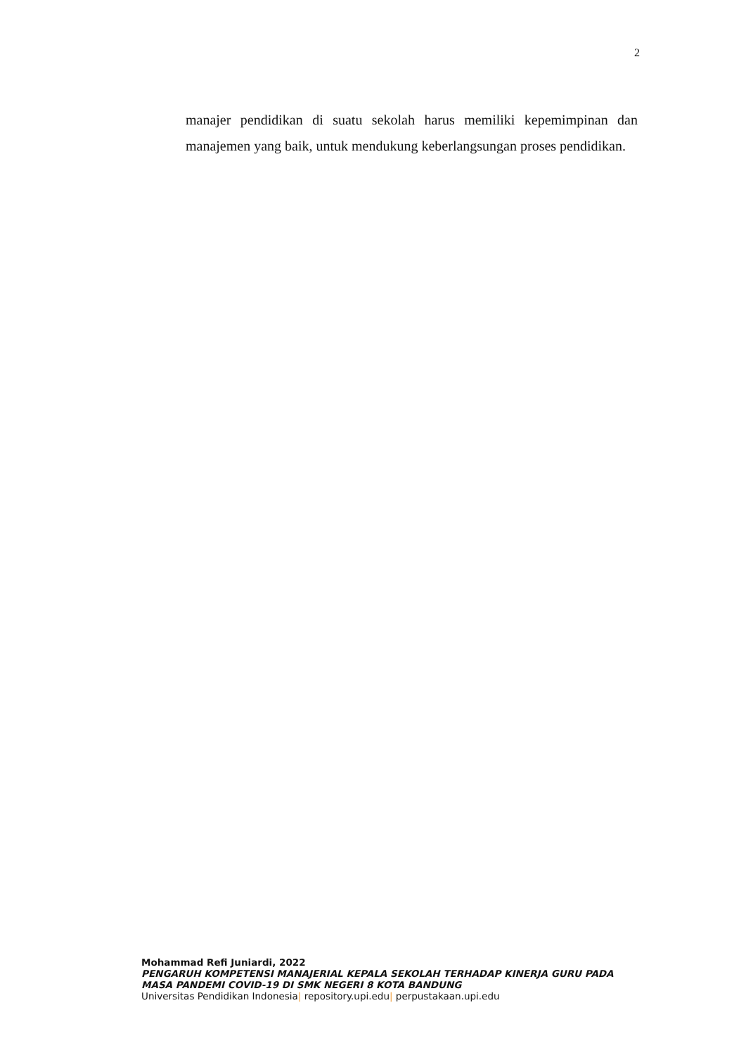2
manajer pendidikan di suatu sekolah harus memiliki kepemimpinan dan manajemen yang baik, untuk mendukung keberlangsungan proses pendidikan.
Mohammad Refi Juniardi, 2022
PENGARUH KOMPETENSI MANAJERIAL KEPALA SEKOLAH TERHADAP KINERJA GURU PADA MASA PANDEMI COVID-19 DI SMK NEGERI 8 KOTA BANDUNG
Universitas Pendidikan Indonesia| repository.upi.edu| perpustakaan.upi.edu